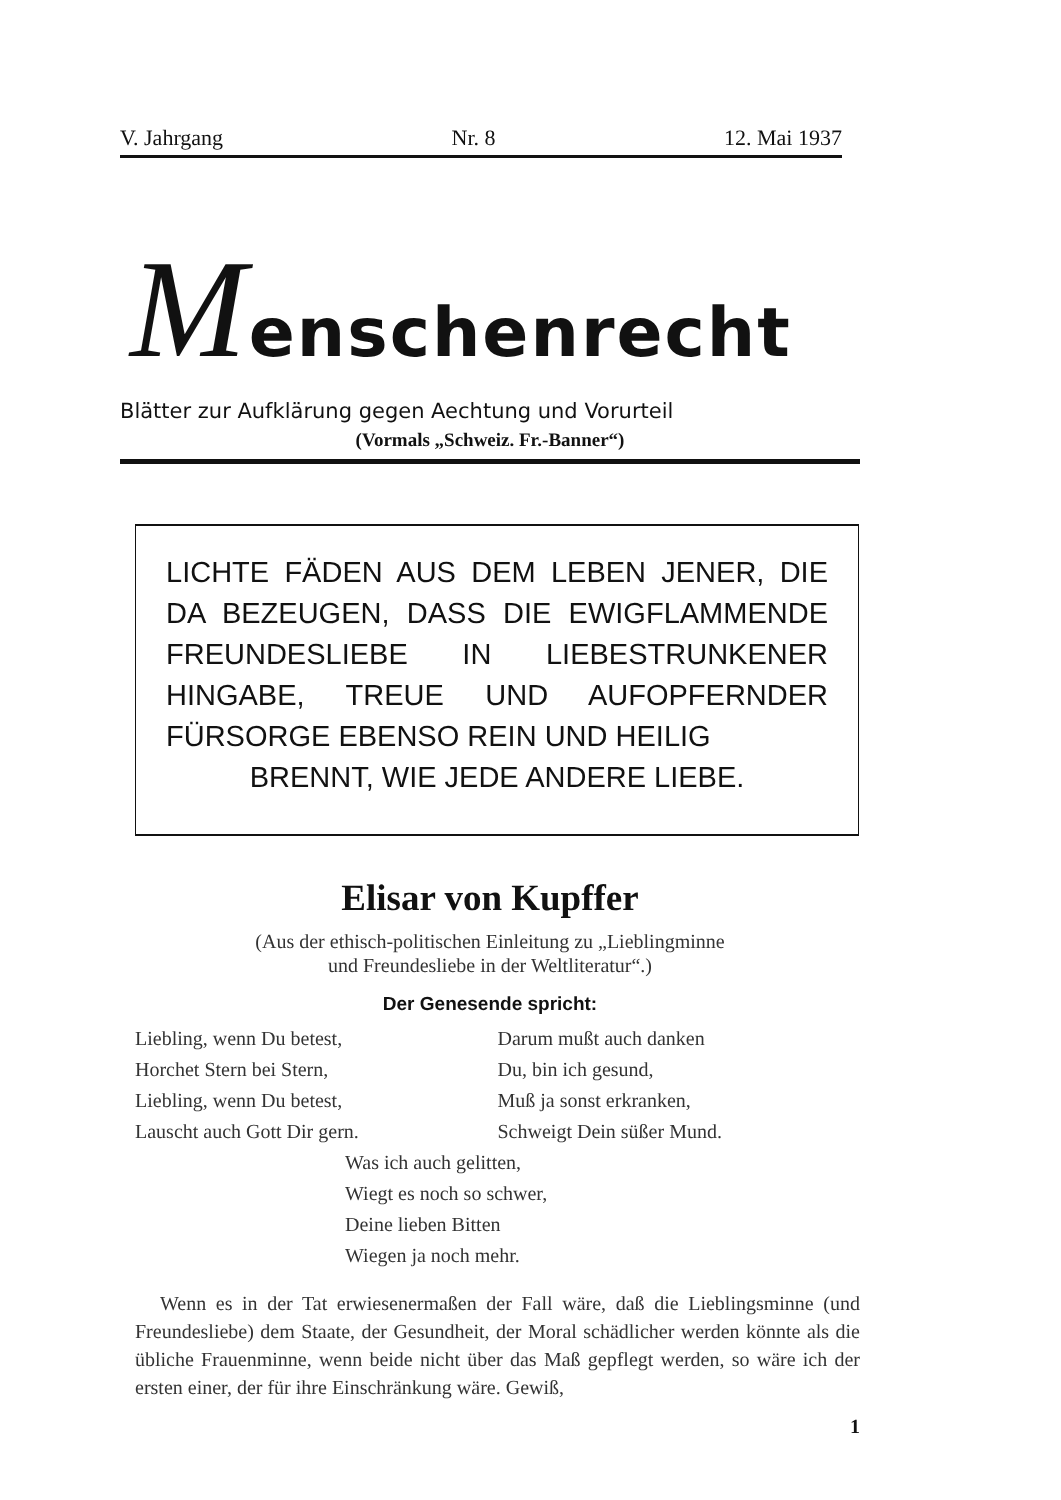V. Jahrgang Nr. 8 12. Mai 1937
Menschenrecht
Blätter zur Aufklärung gegen Aechtung und Vorurteil
(Vormals „Schweiz. Fr.-Banner“)
LICHTE FÄDEN AUS DEM LEBEN JENER, DIE DA BEZEUGEN, DASS DIE EWIGFLAM­MENDE FREUNDESLIEBE IN LIEBESTRUN­KENER HINGABE, TREUE UND AUFOPFERN­DER FÜRSORGE EBENSO REIN UND HEILIG
BRENNT, WIE JEDE ANDERE LIEBE.
Elisar von Kupffer
(Aus der ethisch-politischen Einleitung zu „Lieblingminne
und Freundesliebe in der Weltliteratur“.)
Der Genesende spricht:
Liebling, wenn Du betest,
Horchet Stern bei Stern,
Liebling, wenn Du betest,
Lauscht auch Gott Dir gern.
Darum mußt auch danken
Du, bin ich gesund,
Muß ja sonst erkranken,
Schweigt Dein süßer Mund.
Was ich auch gelitten,
Wiegt es noch so schwer,
Deine lieben Bitten
Wiegen ja noch mehr.
Wenn es in der Tat erwiesenermaßen der Fall wäre, daß die Lieblingsminne (und Freundesliebe) dem Staate, der Gesund­heit, der Moral schädlicher werden könnte als die übliche Frauen­minne, wenn beide nicht über das Maß gepflegt werden, so wäre ich der ersten einer, der für ihre Einschränkung wäre. Gewiß,
1